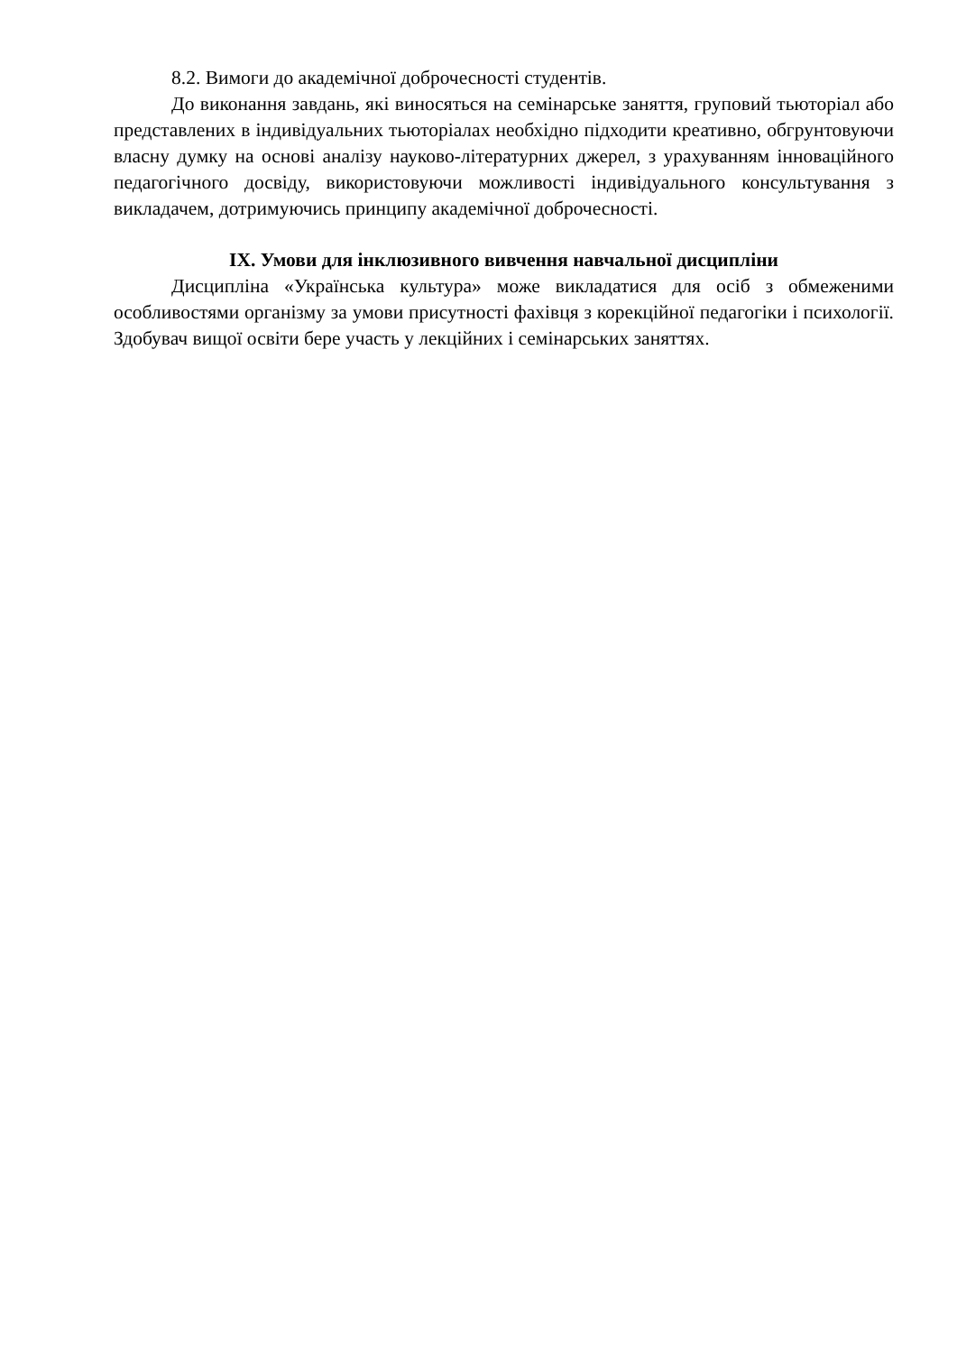8.2. Вимоги до академічної доброчесності студентів.
До виконання завдань, які виносяться на семінарське заняття, груповий тьюторіал або представлених в індивідуальних тьюторіалах необхідно підходити креативно, обгрунтовуючи власну думку на основі аналізу науково-літературних джерел, з урахуванням інноваційного педагогічного досвіду, використовуючи можливості індивідуального консультування з викладачем, дотримуючись принципу академічної доброчесності.
IX. Умови для інклюзивного вивчення навчальної дисципліни
Дисципліна «Українська культура» може викладатися для осіб з обмеженими особливостями організму за умови присутності фахівця з корекційної педагогіки і психології. Здобувач вищої освіти бере участь у лекційних і семінарських заняттях.